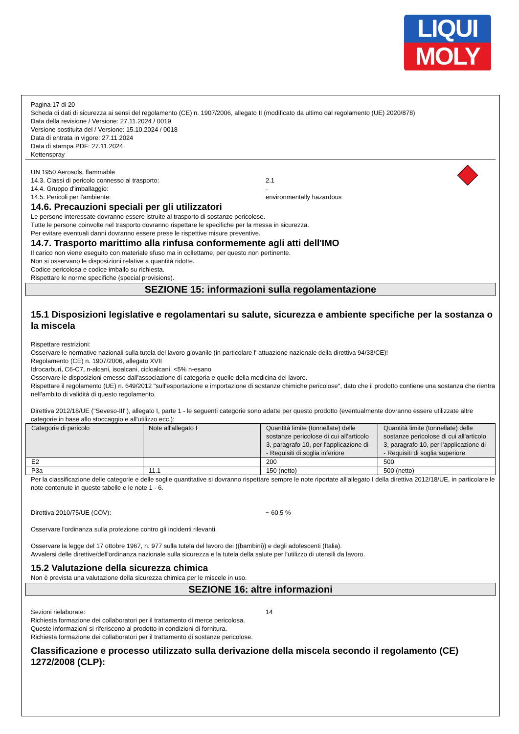LIQUI
MOLY
Pagina 17 di 20
Scheda di dati di sicurezza ai sensi del regolamento (CE) n. 1907/2006, allegato II (modificato da ultimo dal regolamento (UE) 2020/878)
Data della revisione / Versione: 27.11.2024 / 0019
Versione sostituita del / Versione: 15.10.2024 / 0018
Data di entrata in vigore: 27.11.2024
Data di stampa PDF: 27.11.2024
Kettenspray
UN 1950 Aerosols, flammable
14.3. Classi di pericolo connesso al trasporto: 2.1
14.4. Gruppo d'imballaggio: -
14.5. Pericoli per l'ambiente: environmentally hazardous
14.6. Precauzioni speciali per gli utilizzatori
Le persone interessate dovranno essere istruite al trasporto di sostanze pericolose.
Tutte le persone coinvolte nel trasporto dovranno rispettare le specifiche per la messa in sicurezza.
Per evitare eventuali danni dovranno essere prese le rispettive misure preventive.
14.7. Trasporto marittimo alla rinfusa conformemente agli atti dell'IMO
Il carico non viene eseguito con materiale sfuso ma in collettame, per questo non pertinente.
Non si osservano le disposizioni relative a quantità ridotte.
Codice pericolosa e codice imballo su richiesta.
Rispettare le norme specifiche (special provisions).
SEZIONE 15: informazioni sulla regolamentazione
15.1 Disposizioni legislative e regolamentari su salute, sicurezza e ambiente specifiche per la sostanza o la miscela
Rispettare restrizioni:
Osservare le normative nazionali sulla tutela del lavoro giovanile (in particolare l' attuazione nazionale della direttiva 94/33/CE)!
Regolamento (CE) n. 1907/2006, allegato XVII
Idrocarburi, C6-C7, n-alcani, isoalcani, cicloalcani, <5% n-esano
Osservare le disposizioni emesse dall'associazione di categoria e quelle della medicina del lavoro.
Rispettare il regolamento (UE) n. 649/2012 "sull'esportazione e importazione di sostanze chimiche pericolose", dato che il prodotto contiene una sostanza che rientra nell'ambito di validità di questo regolamento.
Direttiva 2012/18/UE ("Seveso-III"), allegato I, parte 1 - le seguenti categorie sono adatte per questo prodotto (eventualmente dovranno essere utilizzate altre categorie in base allo stoccaggio e all'utilizzo ecc.):
| Categorie di pericolo | Note all'allegato I | Quantità limite (tonnellate) delle sostanze pericolose di cui all'articolo 3, paragrafo 10, per l'applicazione di - Requisiti di soglia inferiore | Quantità limite (tonnellate) delle sostanze pericolose di cui all'articolo 3, paragrafo 10, per l'applicazione di - Requisiti di soglia superiore |
| --- | --- | --- | --- |
| E2 | | 200 | 500 |
| P3a | 11.1 | 150 (netto) | 500 (netto) |
Per la classificazione delle categorie e delle soglie quantitative si dovranno rispettare sempre le note riportate all'allegato I della direttiva 2012/18/UE, in particolare le note contenute in queste tabelle e le note 1 - 6.
Direttiva 2010/75/UE (COV): ~ 60,5 %
Osservare l'ordinanza sulla protezione contro gli incidenti rilevanti.
Osservare la legge del 17 ottobre 1967, n. 977 sulla tutela del lavoro dei ((bambini)) e degli adolescenti (Italia).
Avvalersi delle direttive/dell'ordinanza nazionale sulla sicurezza e la tutela della salute per l'utilizzo di utensili da lavoro.
15.2 Valutazione della sicurezza chimica
Non è prevista una valutazione della sicurezza chimica per le miscele in uso.
SEZIONE 16: altre informazioni
Sezioni rielaborate: 14
Richiesta formazione dei collaboratori per il trattamento di merce pericolosa.
Queste informazioni si riferiscono al prodotto in condizioni di fornitura.
Richiesta formazione dei collaboratori per il trattamento di sostanze pericolose.
Classificazione e processo utilizzato sulla derivazione della miscela secondo il regolamento (CE) 1272/2008 (CLP):